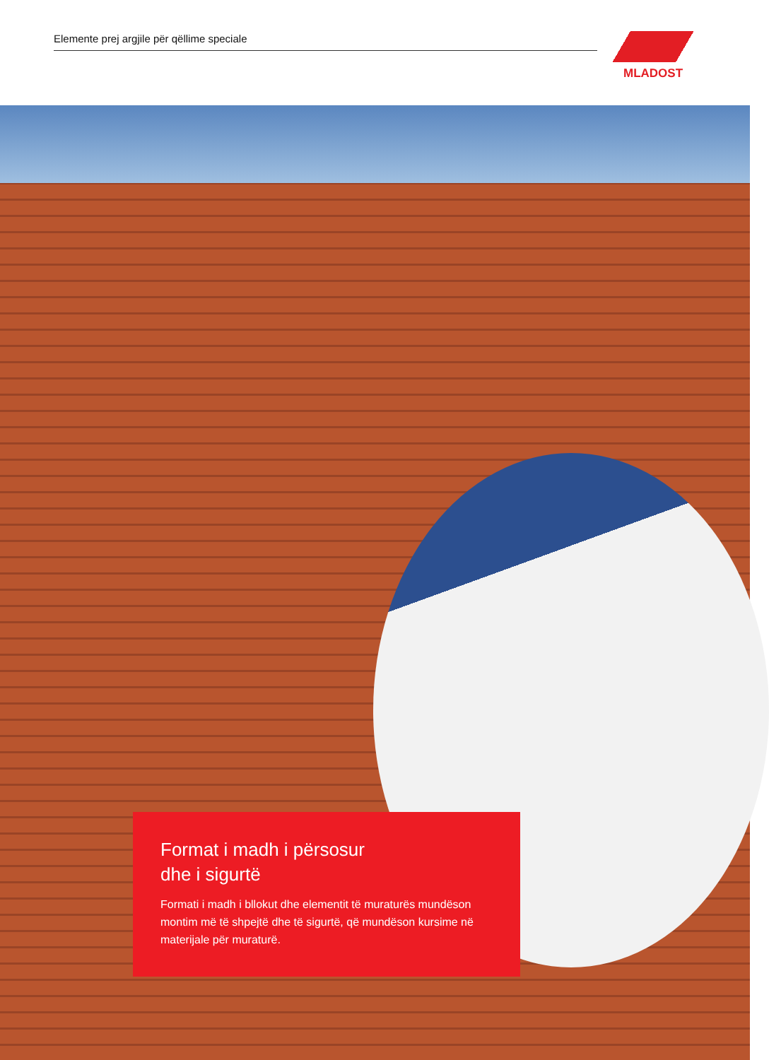Elemente prej argjile për qëllime speciale MLADOST
Format i madh i përsosur
dhe i sigurtë
Formati i madh i bllokut dhe elementit të muraturës mundëson montim më të shpejtë dhe të sigurtë, që mundëson kursime në materijale për muraturë.